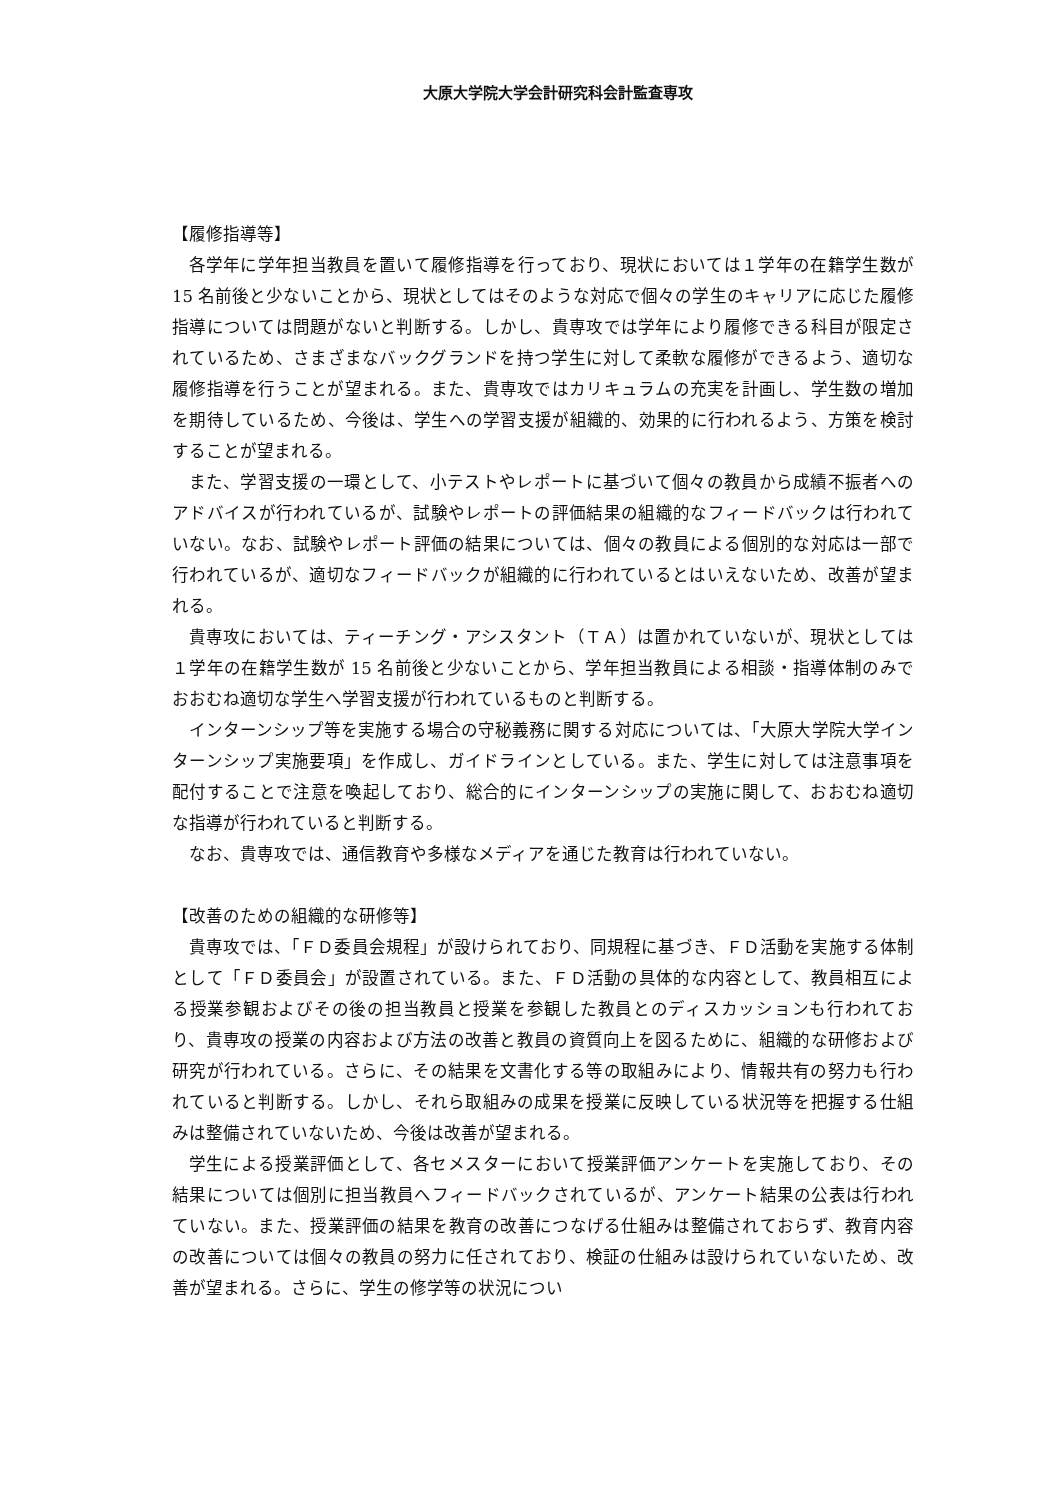大原大学院大学会計研究科会計監査専攻
【履修指導等】
各学年に学年担当教員を置いて履修指導を行っており、現状においては１学年の在籍学生数が 15 名前後と少ないことから、現状としてはそのような対応で個々の学生のキャリアに応じた履修指導については問題がないと判断する。しかし、貴専攻では学年により履修できる科目が限定されているため、さまざまなバックグランドを持つ学生に対して柔軟な履修ができるよう、適切な履修指導を行うことが望まれる。また、貴専攻ではカリキュラムの充実を計画し、学生数の増加を期待しているため、今後は、学生への学習支援が組織的、効果的に行われるよう、方策を検討することが望まれる。
また、学習支援の一環として、小テストやレポートに基づいて個々の教員から成績不振者へのアドバイスが行われているが、試験やレポートの評価結果の組織的なフィードバックは行われていない。なお、試験やレポート評価の結果については、個々の教員による個別的な対応は一部で行われているが、適切なフィードバックが組織的に行われているとはいえないため、改善が望まれる。
貴専攻においては、ティーチング・アシスタント（ＴＡ）は置かれていないが、現状としては１学年の在籍学生数が 15 名前後と少ないことから、学年担当教員による相談・指導体制のみでおおむね適切な学生へ学習支援が行われているものと判断する。
インターンシップ等を実施する場合の守秘義務に関する対応については、「大原大学院大学インターンシップ実施要項」を作成し、ガイドラインとしている。また、学生に対しては注意事項を配付することで注意を喚起しており、総合的にインターンシップの実施に関して、おおむね適切な指導が行われていると判断する。
なお、貴専攻では、通信教育や多様なメディアを通じた教育は行われていない。
【改善のための組織的な研修等】
貴専攻では、「ＦＤ委員会規程」が設けられており、同規程に基づき、ＦＤ活動を実施する体制として「ＦＤ委員会」が設置されている。また、ＦＤ活動の具体的な内容として、教員相互による授業参観およびその後の担当教員と授業を参観した教員とのディスカッションも行われており、貴専攻の授業の内容および方法の改善と教員の資質向上を図るために、組織的な研修および研究が行われている。さらに、その結果を文書化する等の取組みにより、情報共有の努力も行われていると判断する。しかし、それら取組みの成果を授業に反映している状況等を把握する仕組みは整備されていないため、今後は改善が望まれる。
学生による授業評価として、各セメスターにおいて授業評価アンケートを実施しており、その結果については個別に担当教員へフィードバックされているが、アンケート結果の公表は行われていない。また、授業評価の結果を教育の改善につなげる仕組みは整備されておらず、教育内容の改善については個々の教員の努力に任されており、検証の仕組みは設けられていないため、改善が望まれる。さらに、学生の修学等の状況につい